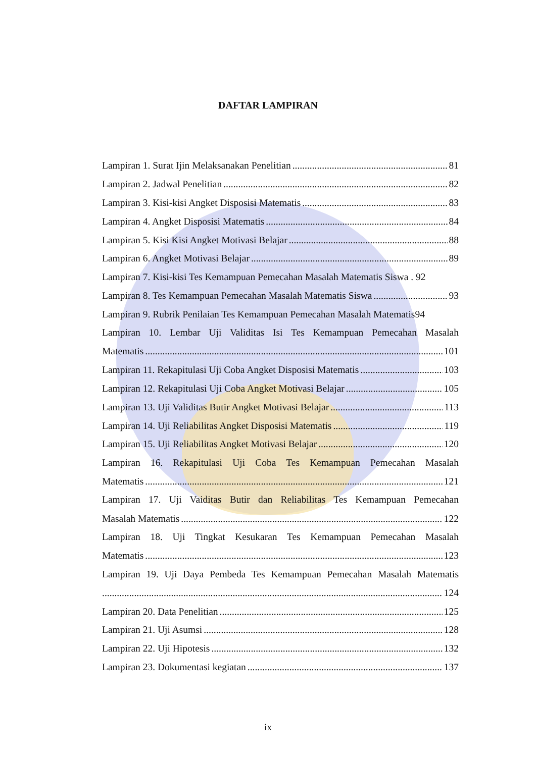DAFTAR LAMPIRAN
Lampiran 1. Surat Ijin Melaksanakan Penelitian 81
Lampiran 2. Jadwal Penelitian 82
Lampiran 3. Kisi-kisi Angket Disposisi Matematis 83
Lampiran 4. Angket Disposisi Matematis 84
Lampiran 5. Kisi Kisi Angket Motivasi Belajar 88
Lampiran 6. Angket Motivasi Belajar 89
Lampiran 7. Kisi-kisi Tes Kemampuan Pemecahan Masalah Matematis Siswa . 92
Lampiran 8. Tes Kemampuan Pemecahan Masalah Matematis Siswa 93
Lampiran 9. Rubrik Penilaian Tes Kemampuan Pemecahan Masalah Matematis94
Lampiran 10. Lembar Uji Validitas Isi Tes Kemampuan Pemecahan Masalah
Matematis 101
Lampiran 11. Rekapitulasi Uji Coba Angket Disposisi Matematis 103
Lampiran 12. Rekapitulasi Uji Coba Angket Motivasi Belajar 105
Lampiran 13. Uji Validitas Butir Angket Motivasi Belajar 113
Lampiran 14. Uji Reliabilitas Angket Disposisi Matematis 119
Lampiran 15. Uji Reliabilitas Angket Motivasi Belajar 120
Lampiran 16. Rekapitulasi Uji Coba Tes Kemampuan Pemecahan Masalah
Matematis 121
Lampiran 17. Uji Vaiditas Butir dan Reliabilitas Tes Kemampuan Pemecahan
Masalah Matematis 122
Lampiran 18. Uji Tingkat Kesukaran Tes Kemampuan Pemecahan Masalah
Matematis 123
Lampiran 19. Uji Daya Pembeda Tes Kemampuan Pemecahan Masalah Matematis
124
Lampiran 20. Data Penelitian 125
Lampiran 21. Uji Asumsi 128
Lampiran 22. Uji Hipotesis 132
Lampiran 23. Dokumentasi kegiatan 137
ix